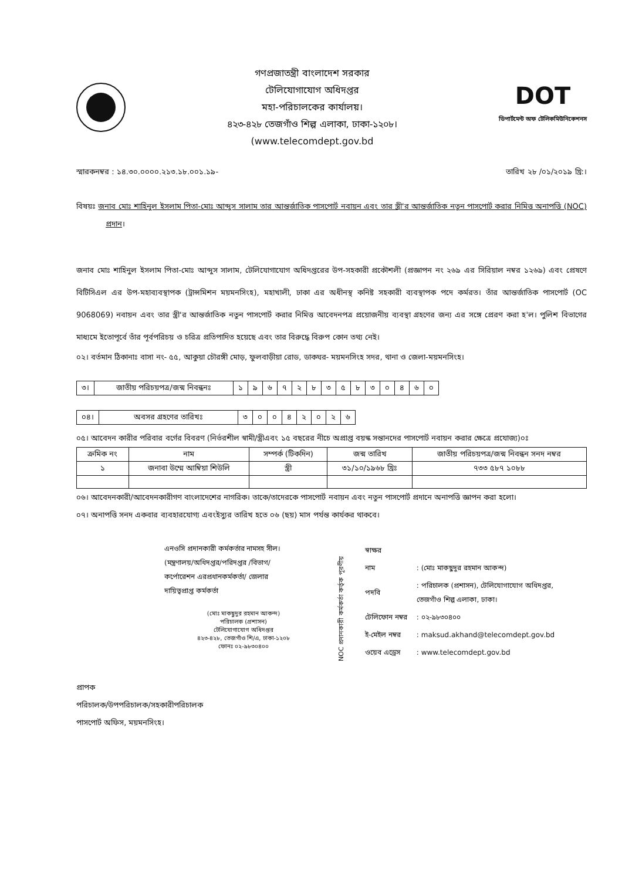গণপ্রজাতন্ত্রী বাংলাদেশ সরকার
টেলিযোগাযোগ অধিদপ্তর
মহা-পরিচালকের কার্যালয়।
৪২৩-৪২৮ তেজগাঁও শিল্প এলাকা, ঢাকা-১২০৮।
(www.telecomdept.gov.bd
DOT
ডিপার্টমেন্ট অফ টেলিকমিউনিকেশনস
স্মারকনম্বর : ১৪.৩০.০০০০.২১৩.১৮.০০১.১৯- তারিখ ২৮ /০১/২০১৯ খ্রি:।
বিষয়ঃ জনাব মোঃ শাহিনুল ইসলাম পিতা-মোঃ আব্দুস সালাম তার আন্তর্জাতিক পাসপোর্ট নবায়ন এবং তার স্ত্রী'র আন্তর্জাতিক নতুন পাসপোর্ট করার নিমিত্ত অনাপত্তি (NOC) প্রদান।
জনাব মোঃ শাহিনুল ইসলাম পিতা-মোঃ আব্দুস সালাম, টেলিযোগাযোগ অধিদপ্তরের উপ-সহকারী প্রকৌশলী (প্রজ্ঞাপন নং ২৬৯ এর সিরিয়াল নম্বর ১২৬৯) এবং প্রেষণে বিটিসিএল এর উপ-মহাব্যবস্থাপক (ট্রান্সমিশন ময়মনসিংহ), মহাখালী, ঢাকা এর অধীনস্থ কনিষ্ট সহকারী ব্যবস্থাপক পদে কর্মরত। তাঁর আন্তর্জাতিক পাসপোর্ট (OC 9068069) নবায়ন এবং তার স্ত্রী'র আন্তর্জাতিক নতুন পাসপোর্ট করার নিমিত্ত আবেদনপত্র প্রয়োজনীয় ব্যবস্থা গ্রহণের জন্য এর সঙ্গে প্রেরণ করা হ'ল। পুলিশ বিভাগের মাধ্যমে ইতোপূর্বে তাঁর পূর্বপরিচয় ও চরিত্র প্রতিপাদিত হয়েছে এবং তার বিরুদ্ধে বিরুপ কোন তথ্য নেই।
০২। বর্তমান ঠিকানাঃ বাসা নং- ৫৫, আকুয়া চৌরঙ্গী মোড়, ফুলবাড়ীয়া রোড, ডাকঘর- ময়মনসিংহ সদর, থানা ও জেলা-ময়মনসিংহ।
| ৩। | জাতীয় পরিচয়পত্র/জন্ম নিবন্ধনঃ | ১ | ৯ | ৬ | ৭ | ২ | ৮ | ৩ | ৫ | ৮ | ৩ | ০ | ৪ | ৬ | ০ |
| ০৪। | অবসর গ্রহণের তারিখঃ | ৩ | ০ | ০ | ৪ | ২ | ০ | ২ | ৬ |
০৫। আবেদন কারীর পরিবার বর্গের বিবরণ (নির্ভরশীল স্বামী/স্ত্রীএবং ১৫ বছরের নীচে অপ্রাপ্ত বয়স্ক সন্তানদের পাসপোর্ট নবায়ন করার ক্ষেত্রে প্রযোজ্য)০ঃ
| ক্রমিক নং | নাম | সম্পর্ক (টিকদিন) | জন্ম তারিখ | জাতীয় পরিচয়পত্র/জন্ম নিবন্ধন সনদ নম্বর |
| --- | --- | --- | --- | --- |
| ১ | জনাবা উম্মে আম্বিয়া শিউলি | স্ত্রী | ৩১/১০/১৯৬৮ খ্রিঃ | ৭৩৩ ৫৮৭ ১০৮৮ |
০৬। আবেদনকারী/আবেদনকারীগণ বাংলাদেশের নাগরিক। তাকে/তাদেরকে পাসপোর্ট নবায়ন এবং নতুন পাসপোর্ট প্রদানে অনাপত্তি জ্ঞাপন করা হলো।
০৭। অনাপত্তি সনদ একবার ব্যবহারযোগ্য এবংইস্যুর তারিখ হতে ০৬ (ছয়) মাস পর্যন্ত কার্যকর থাকবে।
এনওসি প্রদানকারী কর্মকর্তার নামসহ সীল।
(মন্ত্রণালয়/অধিদপ্তর/পরিদপ্তর /বিভাগ/
কর্পোরেশন এরপ্রধানকর্মকর্তা/ জেলার
দায়িত্বপ্রাপ্ত কর্মকর্তা
(মোঃ মাকছুদুর রহমান আকন্দ)
পরিচালক (প্রশাসন)
টেলিযোগাযোগ অধিদপ্তর
৪২৩-৪২৮, তেজগাঁও শি/এ, ঢাকা-১২০৮
ফোনঃ ০২-৯৮৩০৪০০
NOC প্রদানকারী কর্মকর্তা কর্তৃক পূরণীয়
| স্বাক্ষর | |
| নাম | : (মোঃ মাকছুদুর রহমান আকন্দ) |
| পদবি | : পরিচালক (প্রশাসন), টেলিযোগাযোগ অধিদপ্তর, তেজগাঁও শিল্প এলাকা, ঢাকা। |
| টেলিফোন নম্বর | : ০২-৯৮৩০৪০০ |
| ই-মেইল নম্বর | : maksud.akhand@telecomdept.gov.bd |
| ওয়েব এড্রেস | : www.telecomdept.gov.bd |
প্রাপক
পরিচালক/উপপরিচালক/সহকারীপরিচালক
পাসপোর্ট অফিস, ময়মনসিংহ।